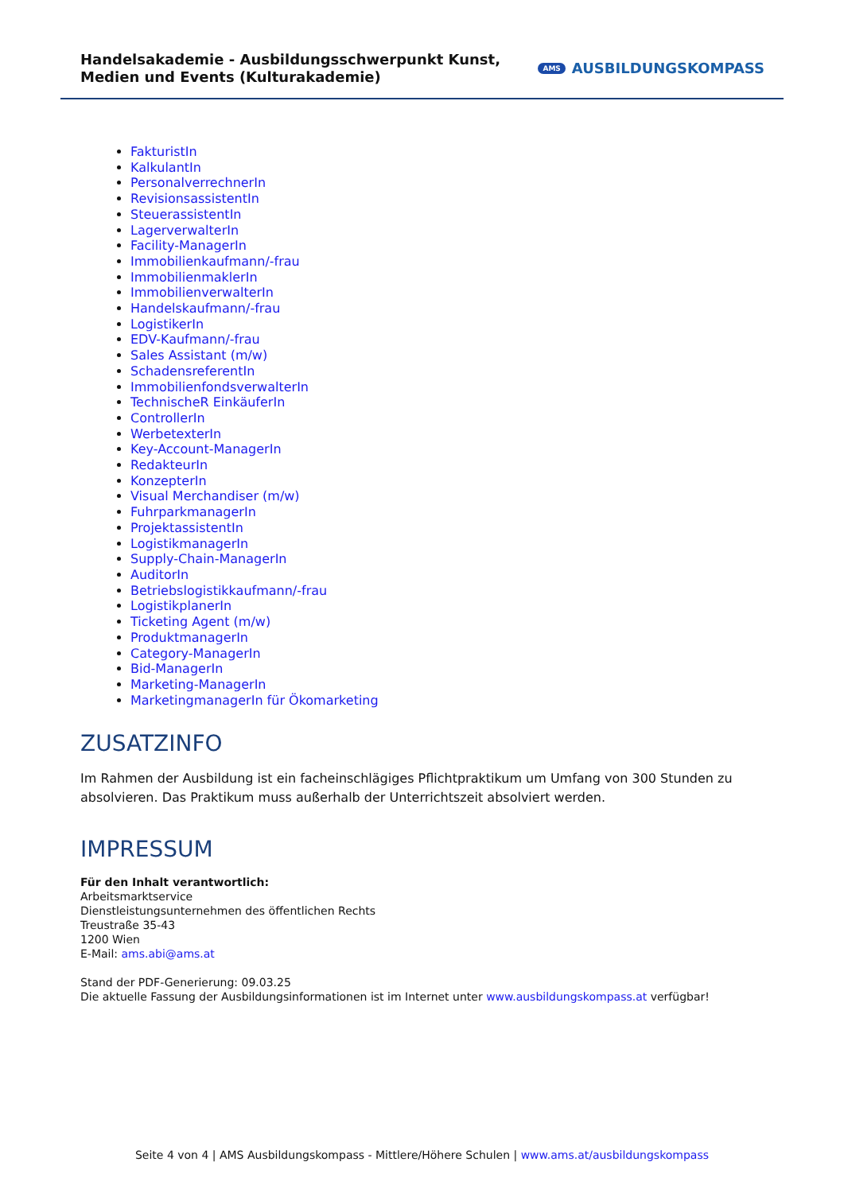Handelsakademie - Ausbildungsschwerpunkt Kunst, Medien und Events (Kulturakademie)
AMS AUSBILDUNGSKOMPASS
FakturistIn
KalkulantIn
PersonalverrechnerIn
RevisionsassistentIn
SteuerassistentIn
LagerverwalterIn
Facility-ManagerIn
Immobilienkaufmann/-frau
ImmobilienmaklerIn
ImmobilienverwalterIn
Handelskaufmann/-frau
LogistikerIn
EDV-Kaufmann/-frau
Sales Assistant (m/w)
SchadensreferentIn
ImmobilienfondsverwalterIn
TechnischeR EinkäuferIn
ControllerIn
WerbetexterIn
Key-Account-ManagerIn
RedakteurIn
KonzepterIn
Visual Merchandiser (m/w)
FuhrparkmanagerIn
ProjektassistentIn
LogistikmanagerIn
Supply-Chain-ManagerIn
AuditorIn
Betriebslogistikkaufmann/-frau
LogistikplanerIn
Ticketing Agent (m/w)
ProduktmanagerIn
Category-ManagerIn
Bid-ManagerIn
Marketing-ManagerIn
MarketingmanagerIn für Ökomarketing
ZUSATZINFO
Im Rahmen der Ausbildung ist ein facheinschlägiges Pflichtpraktikum um Umfang von 300 Stunden zu absolvieren. Das Praktikum muss außerhalb der Unterrichtszeit absolviert werden.
IMPRESSUM
Für den Inhalt verantwortlich:
Arbeitsmarktservice
Dienstleistungsunternehmen des öffentlichen Rechts
Treustraße 35-43
1200 Wien
E-Mail: ams.abi@ams.at
Stand der PDF-Generierung: 09.03.25
Die aktuelle Fassung der Ausbildungsinformationen ist im Internet unter www.ausbildungskompass.at verfügbar!
Seite 4 von 4 | AMS Ausbildungskompass - Mittlere/Höhere Schulen | www.ams.at/ausbildungskompass